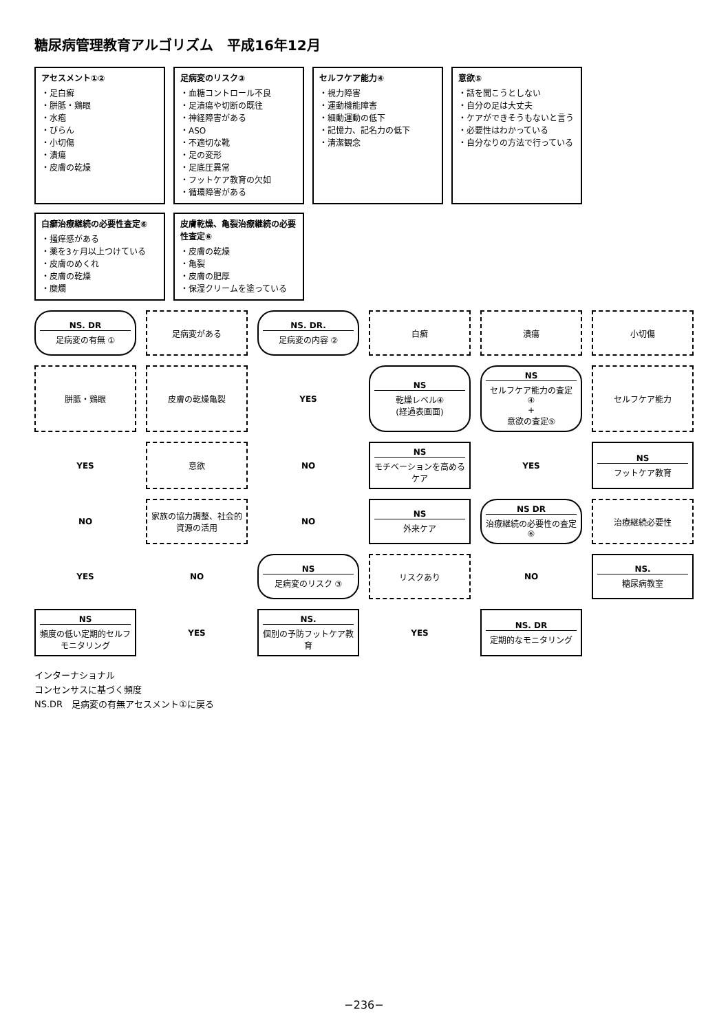糖尿病管理教育アルゴリズム　平成16年12月
アセスメント①②
・足白癬
・胼胝・鶏眼
・水疱
・びらん
・小切傷
・潰瘍
・皮膚の乾燥
足病変のリスク③
・血糖コントロール不良
・足潰瘍や切断の既往
・神経障害がある
・ASO
・不適切な靴
・足の変形
・足底圧異常
・フットケア教育の欠如
・循環障害がある
セルフケア能力④
・視力障害
・運動機能障害
・細動運動の低下
・記憶力、記名力の低下
・清潔観念
意欲⑤
・話を聞こうとしない
・自分の足は大丈夫
・ケアができそうもないと言う
・必要性はわかっている
・自分なりの方法で行っている
白癬治療継続の必要性査定⑥
・掻痒感がある
・薬を3ヶ月以上つけている
・皮膚のめくれ
・皮膚の乾燥
・糜爛
皮膚乾燥、亀裂治療継続の必要性査定⑥
・皮膚の乾燥
・亀裂
・皮膚の肥厚
・保湿クリームを塗っている
NS. DR
足病変の有無 ①
足病変がある
NS. DR.
足病変の内容 ②
白癬
潰瘍
小切傷
胼胝・鶏眼
皮膚の乾燥亀裂
YES
NS
乾燥レベル④
(経過表画面)
NS
セルフケア能力の査定 ④
+
意欲の査定⑤
セルフケア能力
YES
意欲
NO
NS
モチベーションを高めるケア
YES
NS
フットケア教育
NO
家族の協力調整、社会的資源の活用
NO
NS
外来ケア
NS DR
治療継続の必要性の査定 ⑥
治療継続必要性
YES
NO
NS
足病変のリスク ③
リスクあり
NO
NS.
糖尿病教室
NS
頻度の低い定期的セルフモニタリング
YES
NS.
個別の予防フットケア教育
YES
NS. DR
定期的なモニタリング
インターナショナル
コンセンサスに基づく頻度
NS.DR　足病変の有無アセスメント①に戻る
−236−